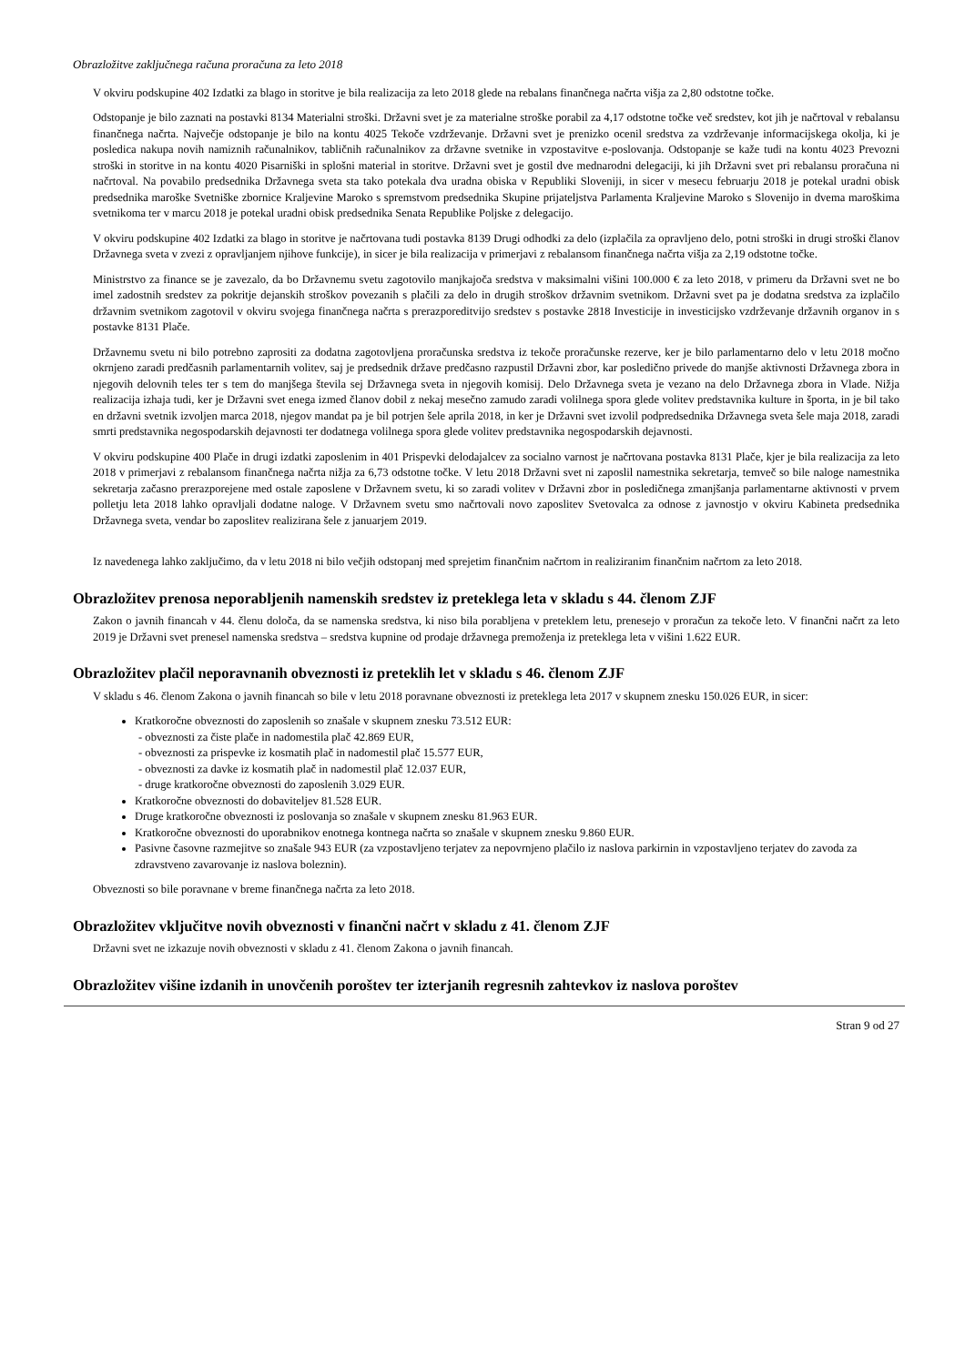Obrazložitve zaključnega računa proračuna za leto 2018
V okviru podskupine 402 Izdatki za blago in storitve je bila realizacija za leto 2018 glede na rebalans finančnega načrta višja za 2,80 odstotne točke.
Odstopanje je bilo zaznati na postavki 8134 Materialni stroški. Državni svet je za materialne stroške porabil za 4,17 odstotne točke več sredstev, kot jih je načrtoval v rebalansu finančnega načrta. Največje odstopanje je bilo na kontu 4025 Tekoče vzdrževanje. Državni svet je prenizko ocenil sredstva za vzdrževanje informacijskega okolja, ki je posledica nakupa novih namiznih računalnikov, tabličnih računalnikov za državne svetnike in vzpostavitve e-poslovanja. Odstopanje se kaže tudi na kontu 4023 Prevozni stroški in storitve in na kontu 4020 Pisarniški in splošni material in storitve. Državni svet je gostil dve mednarodni delegaciji, ki jih Državni svet pri rebalansu proračuna ni načrtoval. Na povabilo predsednika Državnega sveta sta tako potekala dva uradna obiska v Republiki Sloveniji, in sicer v mesecu februarju 2018 je potekal uradni obisk predsednika maroške Svetniške zbornice Kraljevine Maroko s spremstvom predsednika Skupine prijateljstva Parlamenta Kraljevine Maroko s Slovenijo in dvema maroškima svetnikoma ter v marcu 2018 je potekal uradni obisk predsednika Senata Republike Poljske z delegacijo.
V okviru podskupine 402 Izdatki za blago in storitve je načrtovana tudi postavka 8139 Drugi odhodki za delo (izplačila za opravljeno delo, potni stroški in drugi stroški članov Državnega sveta v zvezi z opravljanjem njihove funkcije), in sicer je bila realizacija v primerjavi z rebalansom finančnega načrta višja za 2,19 odstotne točke.
Ministrstvo za finance se je zavezalo, da bo Državnemu svetu zagotovilo manjkajoča sredstva v maksimalni višini 100.000 € za leto 2018, v primeru da Državni svet ne bo imel zadostnih sredstev za pokritje dejanskih stroškov povezanih s plačili za delo in drugih stroškov državnim svetnikom. Državni svet pa je dodatna sredstva za izplačilo državnim svetnikom zagotovil v okviru svojega finančnega načrta s prerazporeditvijo sredstev s postavke 2818 Investicije in investicijsko vzdrževanje državnih organov in s postavke 8131 Plače.
Državnemu svetu ni bilo potrebno zaprositi za dodatna zagotovljena proračunska sredstva iz tekoče proračunske rezerve, ker je bilo parlamentarno delo v letu 2018 močno okrnjeno zaradi predčasnih parlamentarnih volitev, saj je predsednik države predčasno razpustil Državni zbor, kar posledično privede do manjše aktivnosti Državnega zbora in njegovih delovnih teles ter s tem do manjšega števila sej Državnega sveta in njegovih komisij. Delo Državnega sveta je vezano na delo Državnega zbora in Vlade. Nižja realizacija izhaja tudi, ker je Državni svet enega izmed članov dobil z nekaj mesečno zamudo zaradi volilnega spora glede volitev predstavnika kulture in športa, in je bil tako en državni svetnik izvoljen marca 2018, njegov mandat pa je bil potrjen šele aprila 2018, in ker je Državni svet izvolil podpredsednika Državnega sveta šele maja 2018, zaradi smrti predstavnika negospodarskih dejavnosti ter dodatnega volilnega spora glede volitev predstavnika negospodarskih dejavnosti.
V okviru podskupine 400 Plače in drugi izdatki zaposlenim in 401 Prispevki delodajalcev za socialno varnost je načrtovana postavka 8131 Plače, kjer je bila realizacija za leto 2018 v primerjavi z rebalansom finančnega načrta nižja za 6,73 odstotne točke. V letu 2018 Državni svet ni zaposlil namestnika sekretarja, temveč so bile naloge namestnika sekretarja začasno prerazporejene med ostale zaposlene v Državnem svetu, ki so zaradi volitev v Državni zbor in posledičnega zmanjšanja parlamentarne aktivnosti v prvem polletju leta 2018 lahko opravljali dodatne naloge. V Državnem svetu smo načrtovali novo zaposlitev Svetovalca za odnose z javnostjo v okviru Kabineta predsednika Državnega sveta, vendar bo zaposlitev realizirana šele z januarjem 2019.
Iz navedenega lahko zaključimo, da v letu 2018 ni bilo večjih odstopanj med sprejetim finančnim načrtom in realiziranim finančnim načrtom za leto 2018.
Obrazložitev prenosa neporabljenih namenskih sredstev iz preteklega leta v skladu s 44. členom ZJF
Zakon o javnih financah v 44. členu določa, da se namenska sredstva, ki niso bila porabljena v preteklem letu, prenesejo v proračun za tekoče leto. V finančni načrt za leto 2019 je Državni svet prenesel namenska sredstva – sredstva kupnine od prodaje državnega premoženja iz preteklega leta v višini 1.622 EUR.
Obrazložitev plačil neporavnanih obveznosti iz preteklih let v skladu s 46. členom ZJF
V skladu s 46. členom Zakona o javnih financah so bile v letu 2018 poravnane obveznosti iz preteklega leta 2017 v skupnem znesku 150.026 EUR, in sicer:
Kratkoročne obveznosti do zaposlenih so znašale v skupnem znesku 73.512 EUR:
- obveznosti za čiste plače in nadomestila plač 42.869 EUR,
- obveznosti za prispevke iz kosmatih plač in nadomestil plač 15.577 EUR,
- obveznosti za davke iz kosmatih plač in nadomestil plač 12.037 EUR,
- druge kratkoročne obveznosti do zaposlenih 3.029 EUR.
Kratkoročne obveznosti do dobaviteljev 81.528 EUR.
Druge kratkoročne obveznosti iz poslovanja so znašale v skupnem znesku 81.963 EUR.
Kratkoročne obveznosti do uporabnikov enotnega kontnega načrta so znašale v skupnem znesku 9.860 EUR.
Pasivne časovne razmejitve so znašale 943 EUR (za vzpostavljeno terjatev za nepovrnjeno plačilo iz naslova parkirnin in vzpostavljeno terjatev do zavoda za zdravstveno zavarovanje iz naslova boleznin).
Obveznosti so bile poravnane v breme finančnega načrta za leto 2018.
Obrazložitev vključitve novih obveznosti v finančni načrt v skladu z 41. členom ZJF
Državni svet ne izkazuje novih obveznosti v skladu z 41. členom Zakona o javnih financah.
Obrazložitev višine izdanih in unovčenih poroštev ter izterjanih regresnih zahtevkov iz naslova poroštev
Stran 9 od 27